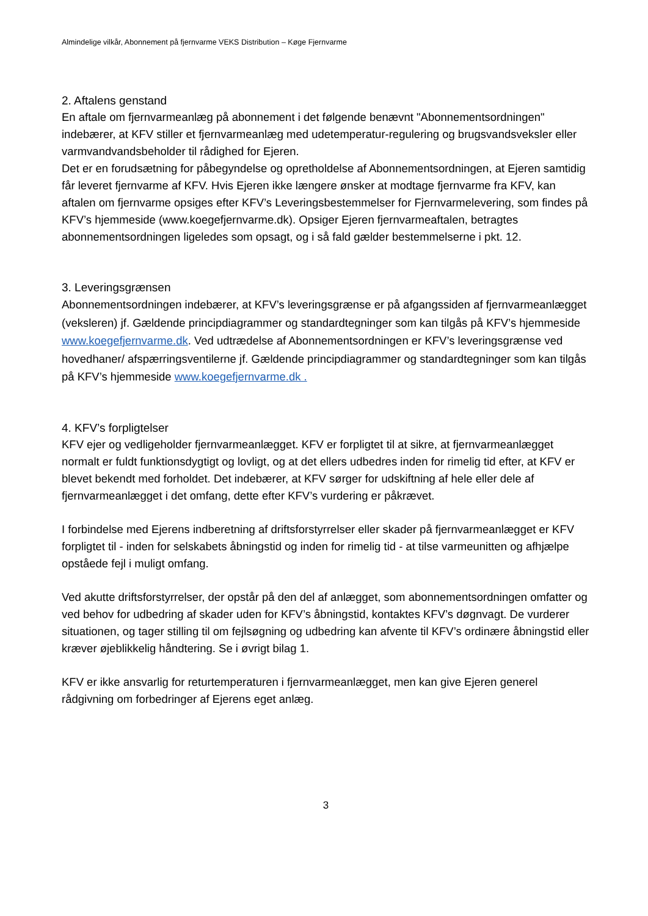Almindelige vilkår, Abonnement på fjernvarme VEKS Distribution – Køge Fjernvarme
2. Aftalens genstand
En aftale om fjernvarmeanlæg på abonnement i det følgende benævnt "Abonnementsordningen" indebærer, at KFV stiller et fjernvarmeanlæg med udetemperatur-regulering og brugsvandsveksler eller varmvandvandsbeholder til rådighed for Ejeren.
Det er en forudsætning for påbegyndelse og opretholdelse af Abonnementsordningen, at Ejeren samtidig får leveret fjernvarme af KFV. Hvis Ejeren ikke længere ønsker at modtage fjernvarme fra KFV, kan aftalen om fjernvarme opsiges efter KFV’s Leveringsbestemmelser for Fjernvarmelevering, som findes på KFV’s hjemmeside (www.koegefjernvarme.dk). Opsiger Ejeren fjernvarmeaftalen, betragtes abonnementsordningen ligeledes som opsagt, og i så fald gælder bestemmelserne i pkt. 12.
3. Leveringsgrænsen
Abonnementsordningen indebærer, at KFV’s leveringsgrænse er på afgangssiden af fjernvarmeanlægget (veksleren) jf. Gældende principdiagrammer og standardtegninger som kan tilgås på KFV’s hjemmeside www.koegefjernvarme.dk. Ved udtrædelse af Abonnementsordningen er KFV’s leveringsgrænse ved hovedhaner/ afspærringsventilerne jf. Gældende principdiagrammer og standardtegninger som kan tilgås på KFV’s hjemmeside www.koegefjernvarme.dk .
4. KFV’s forpligtelser
KFV ejer og vedligeholder fjernvarmeanlægget. KFV er forpligtet til at sikre, at fjernvarmeanlægget normalt er fuldt funktionsdygtigt og lovligt, og at det ellers udbedres inden for rimelig tid efter, at KFV er blevet bekendt med forholdet. Det indebærer, at KFV sørger for udskiftning af hele eller dele af fjernvarmeanlægget i det omfang, dette efter KFV’s vurdering er påkrævet.
I forbindelse med Ejerens indberetning af driftsforstyrrelser eller skader på fjernvarmeanlægget er KFV forpligtet til - inden for selskabets åbningstid og inden for rimelig tid - at tilse varmeunitten og afhjælpe opståede fejl i muligt omfang.
Ved akutte driftsforstyrrelser, der opstår på den del af anlægget, som abonnementsordningen omfatter og ved behov for udbedring af skader uden for KFV’s åbningstid, kontaktes KFV’s døgnvagt. De vurderer situationen, og tager stilling til om fejlsøgning og udbedring kan afvente til KFV’s ordinære åbningstid eller kræver øjeblikkelig håndtering. Se i øvrigt bilag 1.
KFV er ikke ansvarlig for returtemperaturen i fjernvarmeanlægget, men kan give Ejeren generel rådgivning om forbedringer af Ejerens eget anlæg.
3